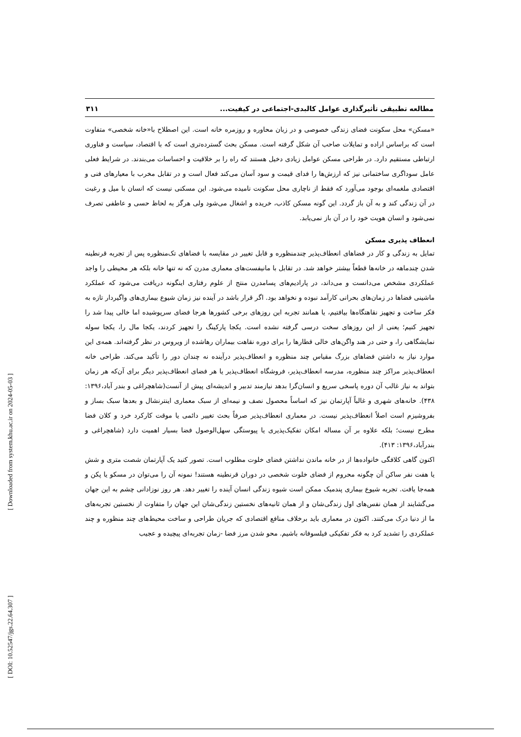[ Downloaded from system.khu.ac.ir on 2024-05-03 ]
[ DOI: 10.52547/jgs.22.64.307 ]
مطالعه تطبیقی تأثیرگذاری عوامل کالبدی-اجتماعی در کیفیت... ۳۱۱
«مسکن» محل سکونت فضای زندگی خصوصی و در زبان محاوره و روزمره خانه است. این اصطلاح با«خانه شخصی» متفاوت است که براساس اراده و تمایلات صاحب آن شکل گرفته است. مسکن بحث گسترده‌تری است که با اقتصاد، سیاست و فناوری ارتباطی مستقیم دارد. در طراحی مسکن عوامل زیادی دخیل هستند که راه را بر خلاقیت و احساسات می‌بندند. در شرایط فعلی عامل سوداگری ساختمانی نیز که ارزش‌ها را فدای قیمت و سود آسان می‌کند فعال است و در تقابل مخرب با معیارهای فنی و اقتصادی ملغمه‌ای بوجود می‌آورد که فقط از ناچاری محل سکونت نامیده می‌شود. این مسکنی نیست که انسان با میل و رغبت در آن زندگی کند و به آن باز گردد. این گونه مسکن کاذب، خریده و اشغال می‌شود ولی هرگز به لحاظ حسی و عاطفی تصرف نمی‌شود و انسان هویت خود را در آن باز نمی‌یابد.
انعطاف پذیری مسکن
تمایل به زندگی و کار در فضاهای انعطاف‌پذیر چندمنظوره و قابل تغییر در مقایسه با فضاهای تک‌منظوره پس از تجربه قرنطینه شدن چندماهه در خانه‌ها قطعاً بیشتر خواهد شد. در تقابل با مانیفست‌های معماری مدرن که نه تنها خانه بلکه هر محیطی را واجد عملکردی مشخص می‌دانست و می‌داند، در پارادیم‌های پسامدرن منتج از علوم رفتاری اینگونه دریافت می‌شود که عملکرد ماشینی فضاها در زمان‌های بحرانی کارآمد نبوده و نخواهد بود. اگر قرار باشد در آینده نیز زمان شیوع بیماری‌های واگیردار تازه به فکر ساخت و تجهیز نقاهتگاه‌ها بیافتیم، یا همانند تجربه این روزهای برخی کشورها هرجا فضای سرپوشیده اما خالی پیدا شد را تجهیز کنیم؛ یعنی از این روزهای سخت درسی گرفته نشده است. یکجا پارکینگ را تجهیز کردند، یکجا مال را، یکجا سوله نمایشگاهی را، و حتی در هند واگن‌های خالی قطارها را برای دوره نقاهت بیماران رهاشده از ویروس در نظر گرفته‌اند. همه‌ی این موارد نیاز به داشتن فضاهای بزرگ مقیاس چند منظوره و انعطاف‌پذیر درآینده نه چندان دور را تأکید می‌کند. طراحی خانه انعطاف‌پذیر مراکز چند منظوره، مدرسه انعطاف‌پذیر، فروشگاه انعطاف‌پذیر یا هر فضای انعطاف‌پذیر دیگر برای آن‌که هر زمان بتواند به نیاز غالب آن دوره پاسخی سریع و انسان‌گرا بدهد نیازمند تدبیر و اندیشه‌ای پیش از آنست(شاهچراغی و بندر آباد،۱۳۹۶: ۴۳۸). خانه‌های شهری و غالباً آپارتمان نیز که اساساً محصول نصف و نیمه‌ای از سبک معماری اینترنشال و بعدها سبک بساز و بفروشیزم است اصلاً انعطاف‌پذیر نیست. در معماری انعطاف‌پذیر صرفاً بحث تغییر دائمی یا موقت کارکرد خرد و کلان فضا مطرح نیست؛ بلکه علاوه بر آن مساله امکان تفکیک‌پذیری یا پیوستگی سهل‌الوصول فضا بسیار اهمیت دارد (شاهچراغی و بندرآباد،۱۳۹۶: ۴۱۳).
اکنون گاهی کلافگی خانواده‌ها از در خانه ماندن نداشتن فضای خلوت مطلوب است. تصور کنید یک آپارتمان شصت متری و شش یا هفت نفر ساکن آن چگونه محروم از فضای خلوت شخصی در دوران قرنطینه هستند! نمونه آن را می‌توان در مسکو یا پکن و همه‌جا یافت. تجربه شیوع بیماری پندمیک ممکن است شیوه زندگی انسان آینده را تغییر دهد. هر روز نوزادانی چشم به این جهان می‌گشایند از همان نفس‌های اول زندگی‌شان و از همان ثانیه‌های نخستین زندگی‌شان این جهان را متفاوت از نخستین تجربه‌های ما از دنیا درک می‌کنند. اکنون در معماری باید برخلاف منافع اقتصادی که جریان طراحی و ساخت محیط‌های چند منظوره و چند عملکردی را تشدید کرد به فکر تفکیکی فیلسوفانه باشیم. محو شدن مرز فضا -زمان تجربه‌ای پیچیده و عجیب